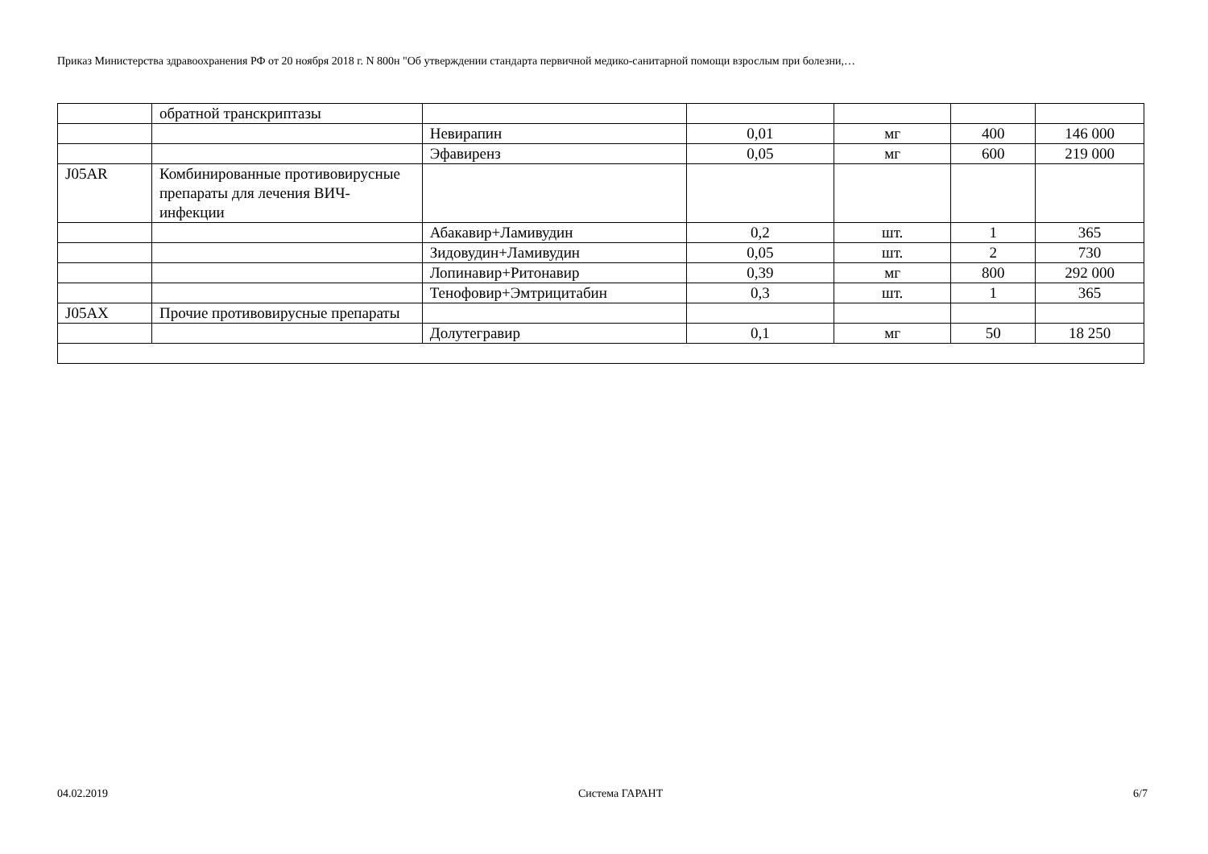Приказ Министерства здравоохранения РФ от 20 ноября 2018 г. N 800н "Об утверждении стандарта первичной медико-санитарной помощи взрослым при болезни,…
| | обратной транскриптазы | | | | | |
| | | Невирапин | 0,01 | мг | 400 | 146 000 |
| | | Эфавиренз | 0,05 | мг | 600 | 219 000 |
| J05AR | Комбинированные противовирусные препараты для лечения ВИЧ-инфекции | | | | | |
| | | Абакавир+Ламивудин | 0,2 | шт. | 1 | 365 |
| | | Зидовудин+Ламивудин | 0,05 | шт. | 2 | 730 |
| | | Лопинавир+Ритонавир | 0,39 | мг | 800 | 292 000 |
| | | Тенофовир+Эмтрицитабин | 0,3 | шт. | 1 | 365 |
| J05AX | Прочие противовирусные препараты | | | | | |
| | | Долутегравир | 0,1 | мг | 50 | 18 250 |
04.02.2019 Система ГАРАНТ 6/7